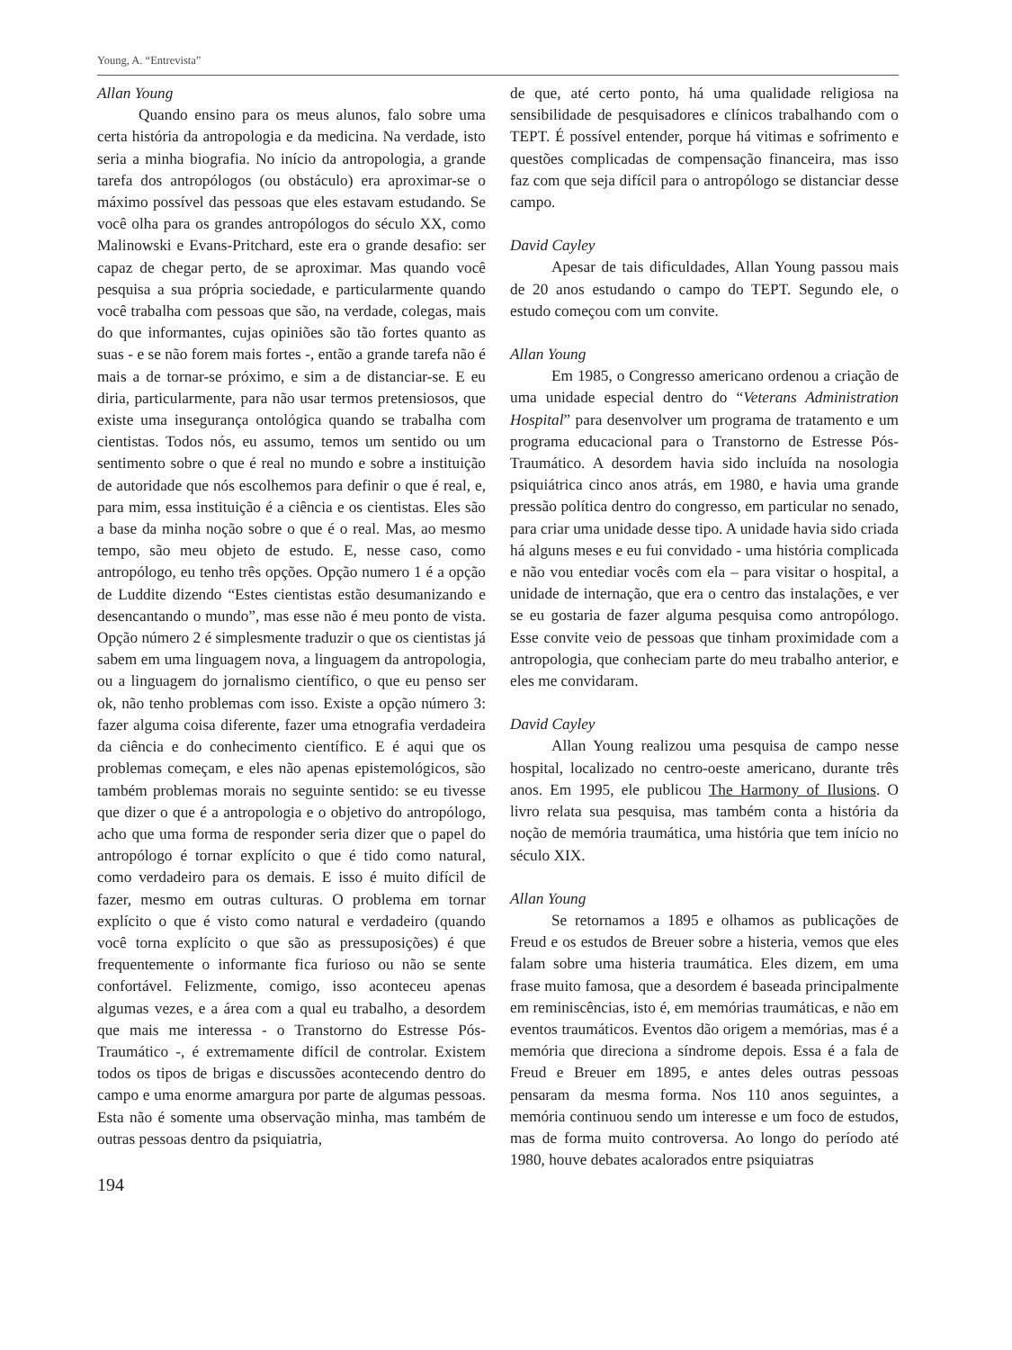Young, A. “Entrevista”
Allan Young
Quando ensino para os meus alunos, falo sobre uma certa história da antropologia e da medicina. Na verdade, isto seria a minha biografia. No início da antropologia, a grande tarefa dos antropólogos (ou obstáculo) era aproximar-se o máximo possível das pessoas que eles estavam estudando. Se você olha para os grandes antropólogos do século XX, como Malinowski e Evans-Pritchard, este era o grande desafio: ser capaz de chegar perto, de se aproximar. Mas quando você pesquisa a sua própria sociedade, e particularmente quando você trabalha com pessoas que são, na verdade, colegas, mais do que informantes, cujas opiniões são tão fortes quanto as suas - e se não forem mais fortes -, então a grande tarefa não é mais a de tornar-se próximo, e sim a de distanciar-se. E eu diria, particularmente, para não usar termos pretensiosos, que existe uma insegurança ontológica quando se trabalha com cientistas. Todos nós, eu assumo, temos um sentido ou um sentimento sobre o que é real no mundo e sobre a instituição de autoridade que nós escolhemos para definir o que é real, e, para mim, essa instituição é a ciência e os cientistas. Eles são a base da minha noção sobre o que é o real. Mas, ao mesmo tempo, são meu objeto de estudo. E, nesse caso, como antropólogo, eu tenho três opções. Opção numero 1 é a opção de Luddite dizendo “Estes cientistas estão desumanizando e desencantando o mundo”, mas esse não é meu ponto de vista. Opção número 2 é simplesmente traduzir o que os cientistas já sabem em uma linguagem nova, a linguagem da antropologia, ou a linguagem do jornalismo científico, o que eu penso ser ok, não tenho problemas com isso. Existe a opção número 3: fazer alguma coisa diferente, fazer uma etnografia verdadeira da ciência e do conhecimento científico. E é aqui que os problemas começam, e eles não apenas epistemológicos, são também problemas morais no seguinte sentido: se eu tivesse que dizer o que é a antropologia e o objetivo do antropólogo, acho que uma forma de responder seria dizer que o papel do antropólogo é tornar explícito o que é tido como natural, como verdadeiro para os demais. E isso é muito difícil de fazer, mesmo em outras culturas. O problema em tornar explícito o que é visto como natural e verdadeiro (quando você torna explícito o que são as pressuposições) é que frequentemente o informante fica furioso ou não se sente confortável. Felizmente, comigo, isso aconteceu apenas algumas vezes, e a área com a qual eu trabalho, a desordem que mais me interessa - o Transtorno do Estresse Pós-Traumático -, é extremamente difícil de controlar. Existem todos os tipos de brigas e discussões acontecendo dentro do campo e uma enorme amargura por parte de algumas pessoas. Esta não é somente uma observação minha, mas também de outras pessoas dentro da psiquiatria,
194
de que, até certo ponto, há uma qualidade religiosa na sensibilidade de pesquisadores e clínicos trabalhando com o TEPT. É possível entender, porque há vitimas e sofrimento e questões complicadas de compensação financeira, mas isso faz com que seja difícil para o antropólogo se distanciar desse campo.
David Cayley
Apesar de tais dificuldades, Allan Young passou mais de 20 anos estudando o campo do TEPT. Segundo ele, o estudo começou com um convite.
Allan Young
Em 1985, o Congresso americano ordenou a criação de uma unidade especial dentro do “Veterans Administration Hospital” para desenvolver um programa de tratamento e um programa educacional para o Transtorno de Estresse Pós-Traumático. A desordem havia sido incluída na nosologia psiquiátrica cinco anos atrás, em 1980, e havia uma grande pressão política dentro do congresso, em particular no senado, para criar uma unidade desse tipo. A unidade havia sido criada há alguns meses e eu fui convidado - uma história complicada e não vou entediar vocês com ela – para visitar o hospital, a unidade de internação, que era o centro das instalações, e ver se eu gostaria de fazer alguma pesquisa como antropólogo. Esse convite veio de pessoas que tinham proximidade com a antropologia, que conheciam parte do meu trabalho anterior, e eles me convidaram.
David Cayley
Allan Young realizou uma pesquisa de campo nesse hospital, localizado no centro-oeste americano, durante três anos. Em 1995, ele publicou The Harmony of Ilusions. O livro relata sua pesquisa, mas também conta a história da noção de memória traumática, uma história que tem início no século XIX.
Allan Young
Se retornamos a 1895 e olhamos as publicações de Freud e os estudos de Breuer sobre a histeria, vemos que eles falam sobre uma histeria traumática. Eles dizem, em uma frase muito famosa, que a desordem é baseada principalmente em reminiscências, isto é, em memórias traumáticas, e não em eventos traumáticos. Eventos dão origem a memórias, mas é a memória que direciona a síndrome depois. Essa é a fala de Freud e Breuer em 1895, e antes deles outras pessoas pensaram da mesma forma. Nos 110 anos seguintes, a memória continuou sendo um interesse e um foco de estudos, mas de forma muito controversa. Ao longo do período até 1980, houve debates acalorados entre psiquiatras